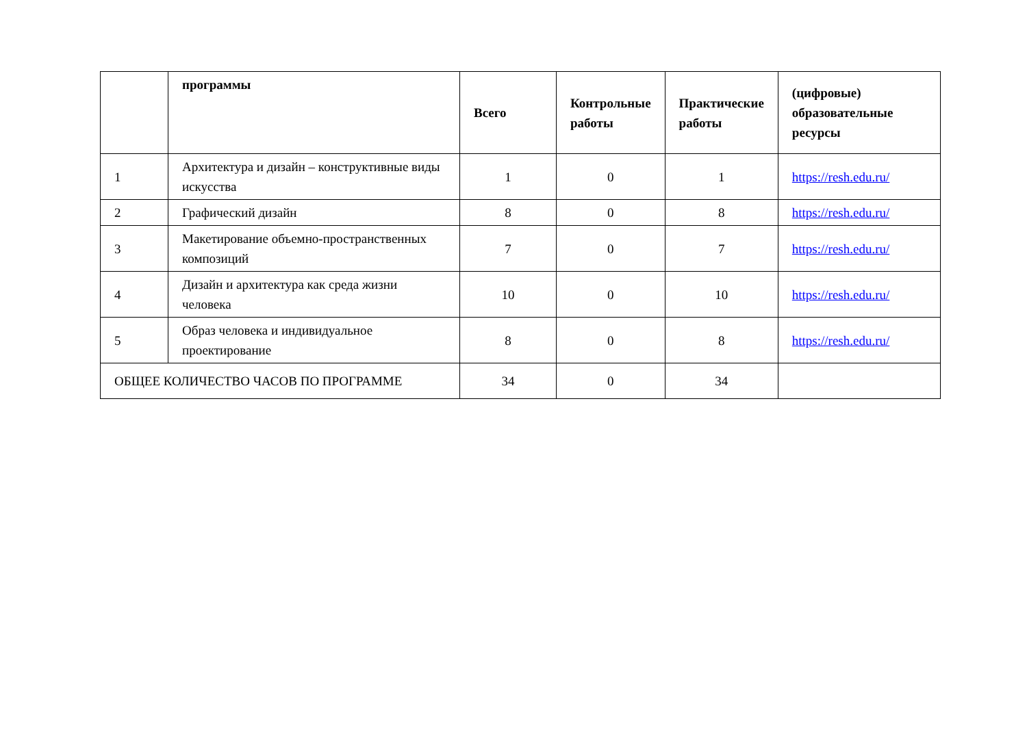| | программы | Всего | Контрольные работы | Практические работы | (цифровые) образовательные ресурсы |
| --- | --- | --- | --- | --- | --- |
| 1 | Архитектура и дизайн – конструктивные виды искусства | 1 | 0 | 1 | https://resh.edu.ru/ |
| 2 | Графический дизайн | 8 | 0 | 8 | https://resh.edu.ru/ |
| 3 | Макетирование объемно-пространственных композиций | 7 | 0 | 7 | https://resh.edu.ru/ |
| 4 | Дизайн и архитектура как среда жизни человека | 10 | 0 | 10 | https://resh.edu.ru/ |
| 5 | Образ человека и индивидуальное проектирование | 8 | 0 | 8 | https://resh.edu.ru/ |
| ОБЩЕЕ КОЛИЧЕСТВО ЧАСОВ ПО ПРОГРАММЕ | | 34 | 0 | 34 | |